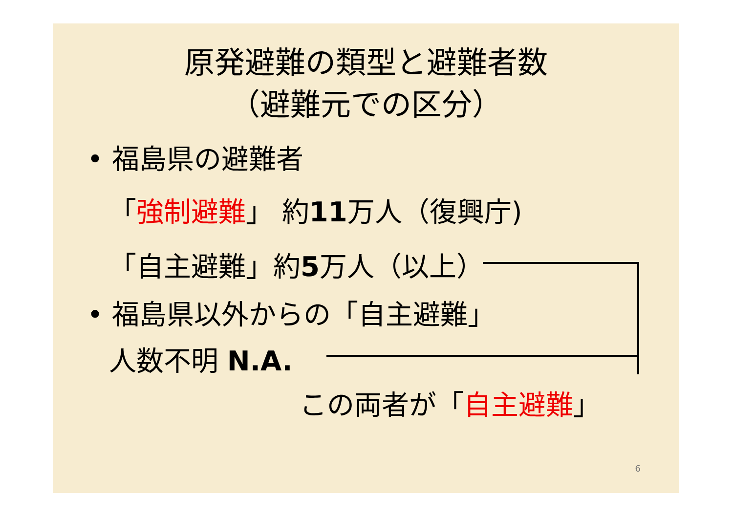原発避難の類型と避難者数
（避難元での区分）
• 福島県の避難者
「強制避難」 約11万人（復興庁)
「自主避難」約5万人（以上）
• 福島県以外からの「自主避難」
人数不明 N.A.
この両者が「自主避難」
6